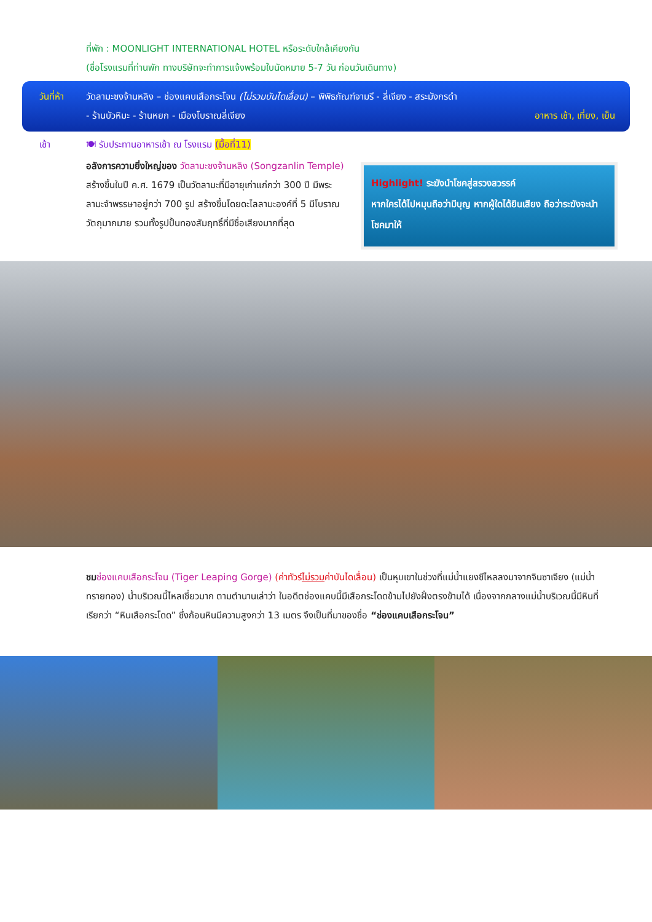ที่พัก : MOONLIGHT INTERNATIONAL HOTEL หรือระดับใกล้เคียงกัน
(ชื่อโรงแรมที่ท่านพัก ทางบริษัทจะทำการแจ้งพร้อมใบนัดหมาย 5-7 วัน ก่อนวันเดินทาง)
วันที่ห้า
วัดลามะซงจ้านหลิง – ช่องแคบเสือกระโจน (ไม่รวมบันไดเลื่อน) – พิพิธภัณฑ์จามรี - ลี่เจียง - สระมังกรดำ
- ร้านบัวหิมะ - ร้านหยก - เมืองโบราณลี่เจียง อาหาร เช้า, เที่ยง, เย็น
เช้า 🍽 รับประทานอาหารเช้า ณ โรงแรม (มื้อที่11)
อลังการความยิ่งใหญ่ของ วัดลามะซงจ้านหลิง (Songzanlin Temple) สร้างขึ้นในปี ค.ศ. 1679 เป็นวัดลามะที่มีอายุเก่าแก่กว่า 300 ปี มีพระลามะจำพรรษาอยู่กว่า 700 รูป สร้างขึ้นโดยดะไลลามะองค์ที่ 5 มีโบราณวัตถุมากมาย รวมทั้งรูปปั้นทองสัมฤทธิ์ที่มีชื่อเสียงมากที่สุด
Highlight! ระฆังนำโชคสู่สรวงสวรรค์
หากใครได้ไปหมุนถือว่ามีบุญ หากผู้ใดได้ยินเสียง ถือว่าระฆังจะนำโชคมาให้
ชม ช่องแคบเสือกระโจน (Tiger Leaping Gorge) (ค่าทัวร์ไม่รวมค่าบันไดเลื่อน) เป็นหุบเขาในช่วงที่แม่น้ำแยงซีไหลลงมาจากจินซาเจียง (แม่น้ำทรายทอง) น้ำบริเวณนี้ไหลเชี่ยวมาก ตามตำนานเล่าว่า ในอดีตช่องแคบนี้มีเสือกระโดดข้ามไปยังฝั่งตรงข้ามได้ เนื่องจากกลางแม่น้ำบริเวณนี้มีหินที่เรียกว่า “หินเสือกระโดด” ซึ่งก้อนหินมีความสูงกว่า 13 เมตร จึงเป็นที่มาของชื่อ “ช่องแคบเสือกระโจน”